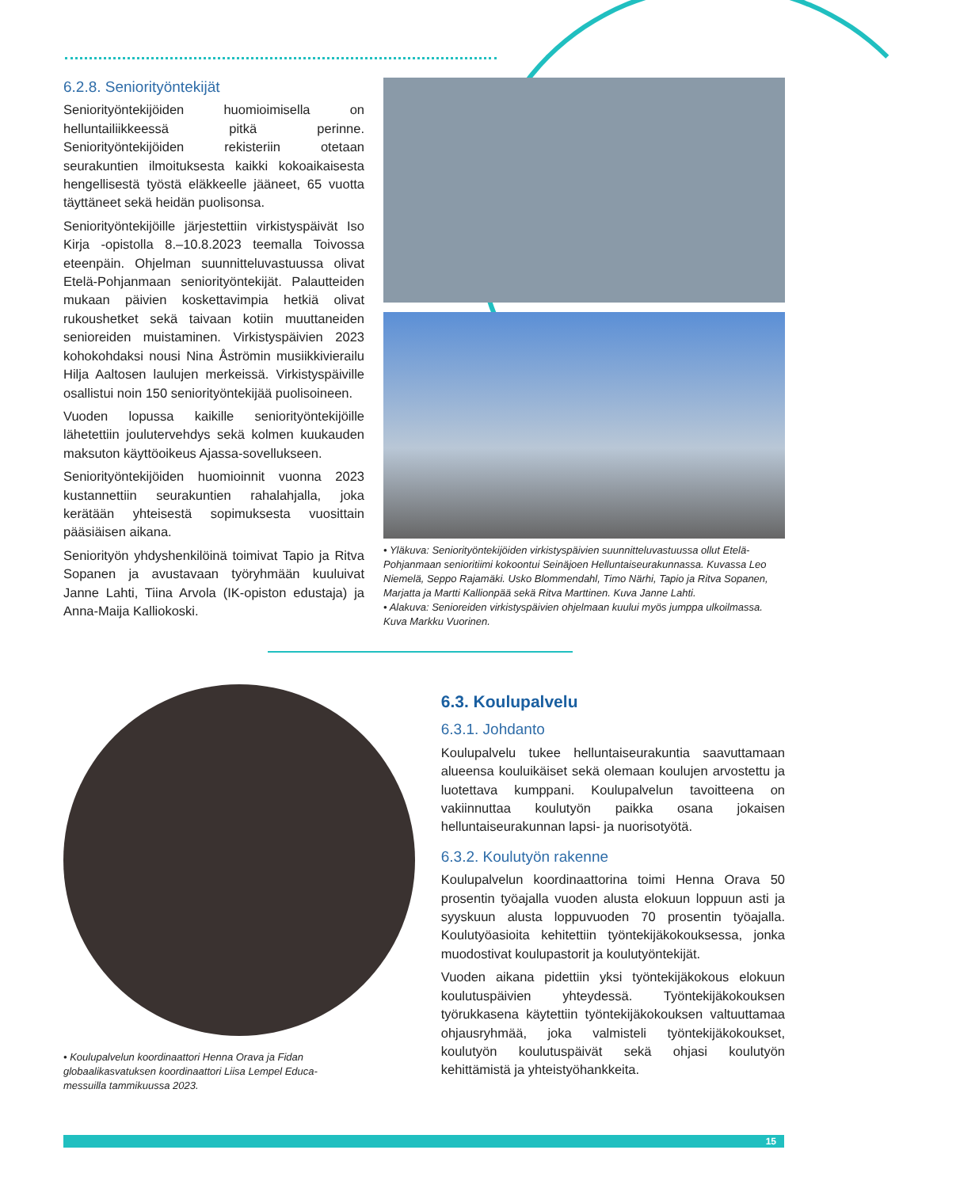6.2.8. Seniorityöntekijät
Seniorityöntekijöiden huomioimisella on helluntailiikkeessä pitkä perinne. Seniorityöntekijöiden rekisteriin otetaan seurakuntien ilmoituksesta kaikki kokoaikaisesta hengellisestä työstä eläkkeelle jääneet, 65 vuotta täyttäneet sekä heidän puolisonsa.
Seniorityöntekijöille järjestettiin virkistyspäivät Iso Kirja -opistolla 8.–10.8.2023 teemalla Toivossa eteenpäin. Ohjelman suunnitteluvastuussa olivat Etelä-Pohjanmaan seniorityöntekijät. Palautteiden mukaan päivien koskettavimpia hetkiä olivat rukoushetket sekä taivaan kotiin muuttaneiden senioreiden muistaminen. Virkistyspäivien 2023 kohokohdaksi nousi Nina Åströmin musiikkivierailu Hilja Aaltosen laulujen merkeissä. Virkistyspäiville osallistui noin 150 seniorityöntekijää puolisoineen.
Vuoden lopussa kaikille seniorityöntekijöille lähetettiin joulutervehdys sekä kolmen kuukauden maksuton käyttöoikeus Ajassa-sovellukseen.
Seniorityöntekijöiden huomioinnit vuonna 2023 kustannettiin seurakuntien rahalahjalla, joka kerätään yhteisestä sopimuksesta vuosittain pääsiäisen aikana.
Seniorityön yhdyshenkilöinä toimivat Tapio ja Ritva Sopanen ja avustavaan työryhmään kuuluivat Janne Lahti, Tiina Arvola (IK-opiston edustaja) ja Anna-Maija Kalliokoski.
• Yläkuva: Seniorityöntekijöiden virkistyspäivien suunnitteluvastuussa ollut Etelä-Pohjanmaan senioritiimi kokoontui Seinäjoen Helluntaiseurakunnassa. Kuvassa Leo Niemelä, Seppo Rajamäki. Usko Blommendahl, Timo Närhi, Tapio ja Ritva Sopanen, Marjatta ja Martti Kallionpää sekä Ritva Marttinen. Kuva Janne Lahti.
• Alakuva: Senioreiden virkistyspäivien ohjelmaan kuului myös jumppa ulkoilmassa. Kuva Markku Vuorinen.
• Koulupalvelun koordinaattori Henna Orava ja Fidan globaalikasvatuksen koordinaattori Liisa Lempel Educa-messuilla tammikuussa 2023.
6.3. Koulupalvelu
6.3.1. Johdanto
Koulupalvelu tukee helluntaiseurakuntia saavuttamaan alueensa kouluikäiset sekä olemaan koulujen arvostettu ja luotettava kumppani. Koulupalvelun tavoitteena on vakiinnuttaa koulutyön paikka osana jokaisen helluntaiseurakunnan lapsi- ja nuorisotyötä.
6.3.2. Koulutyön rakenne
Koulupalvelun koordinaattorina toimi Henna Orava 50 prosentin työajalla vuoden alusta elokuun loppuun asti ja syyskuun alusta loppuvuoden 70 prosentin työajalla. Koulutyöasioita kehitettiin työntekijäkokouksessa, jonka muodostivat koulupastorit ja koulutyöntekijät.
Vuoden aikana pidettiin yksi työntekijäkokous elokuun koulutuspäivien yhteydessä. Työntekijäkokouksen työrukkasena käytettiin työntekijäkokouksen valtuuttamaa ohjausryhmää, joka valmisteli työntekijäkokoukset, koulutyön koulutuspäivät sekä ohjasi koulutyön kehittämistä ja yhteistyöhankkeita.
15